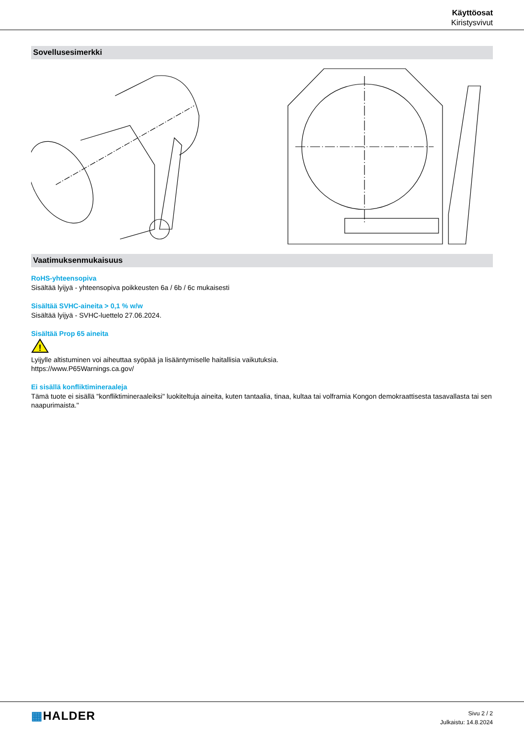Käyttöosat
Kiristysvivut
Sovellusesimerkki
Vaatimuksenmukaisuus
RoHS-yhteensopiva
Sisältää lyijyä - yhteensopiva poikkeusten 6a / 6b / 6c mukaisesti
Sisältää SVHC-aineita > 0,1 % w/w
Sisältää lyijyä - SVHC-luettelo 27.06.2024.
Sisältää Prop 65 aineita
!
Lyijylle altistuminen voi aiheuttaa syöpää ja lisääntymiselle haitallisia vaikutuksia.
https://www.P65Warnings.ca.gov/
Ei sisällä konfliktimineraaleja
Tämä tuote ei sisällä "konfliktimineraaleiksi" luokiteltuja aineita, kuten tantaalia, tinaa, kultaa tai volframia Kongon demokraattisesta tasavallasta tai sen naapurimaista."
▦HALDER
Sivu 2 / 2
Julkaistu: 14.8.2024